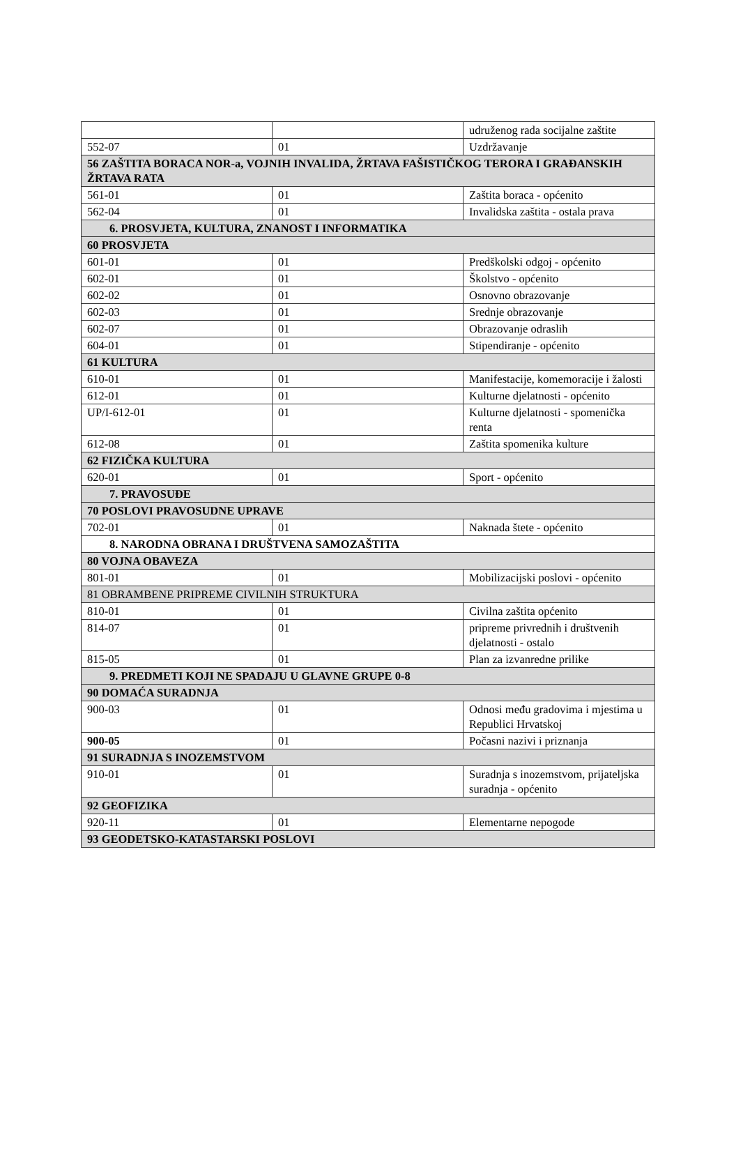| | | udruženog rada socijalne zaštite |
| 552-07 | 01 | Uzdržavanje |
| 56 ZAŠTITA BORACA NOR-a, VOJNIH INVALIDA, ŽRTAVA FAŠISTIČKOG TERORA I GRAĐANSKIH ŽRTAVA RATA | | |
| 561-01 | 01 | Zaštita boraca - općenito |
| 562-04 | 01 | Invalidska zaštita - ostala prava |
| 6. PROSVJETA, KULTURA, ZNANOST I INFORMATIKA | | |
| 60 PROSVJETA | | |
| 601-01 | 01 | Predškolski odgoj - općenito |
| 602-01 | 01 | Školstvo - općenito |
| 602-02 | 01 | Osnovno obrazovanje |
| 602-03 | 01 | Srednje obrazovanje |
| 602-07 | 01 | Obrazovanje odraslih |
| 604-01 | 01 | Stipendiranje - općenito |
| 61 KULTURA | | |
| 610-01 | 01 | Manifestacije, komemoracije i žalosti |
| 612-01 | 01 | Kulturne djelatnosti - općenito |
| UP/I-612-01 | 01 | Kulturne djelatnosti - spomenička renta |
| 612-08 | 01 | Zaštita spomenika kulture |
| 62 FIZIČKA KULTURA | | |
| 620-01 | 01 | Sport - općenito |
| 7. PRAVOSUĐE | | |
| 70 POSLOVI PRAVOSUDNE UPRAVE | | |
| 702-01 | 01 | Naknada štete - općenito |
| 8. NARODNA OBRANA I DRUŠTVENA SAMOZAŠTITA | | |
| 80 VOJNA OBAVEZA | | |
| 801-01 | 01 | Mobilizacijski poslovi - općenito |
| 81 OBRAMBENE PRIPREME CIVILNIH STRUKTURA | | |
| 810-01 | 01 | Civilna zaštita općenito |
| 814-07 | 01 | pripreme privrednih i društvenih djelatnosti - ostalo |
| 815-05 | 01 | Plan za izvanredne prilike |
| 9. PREDMETI KOJI NE SPADAJU U GLAVNE GRUPE 0-8 | | |
| 90 DOMAĆA SURADNJA | | |
| 900-03 | 01 | Odnosi među gradovima i mjestima u Republici Hrvatskoj |
| 900-05 | 01 | Počasni nazivi i priznanja |
| 91 SURADNJA S INOZEMSTVOM | | |
| 910-01 | 01 | Suradnja s inozemstvom, prijateljska suradnja - općenito |
| 92 GEOFIZIKA | | |
| 920-11 | 01 | Elementarne nepogode |
| 93 GEODETSKO-KATASTARSKI POSLOVI | | |